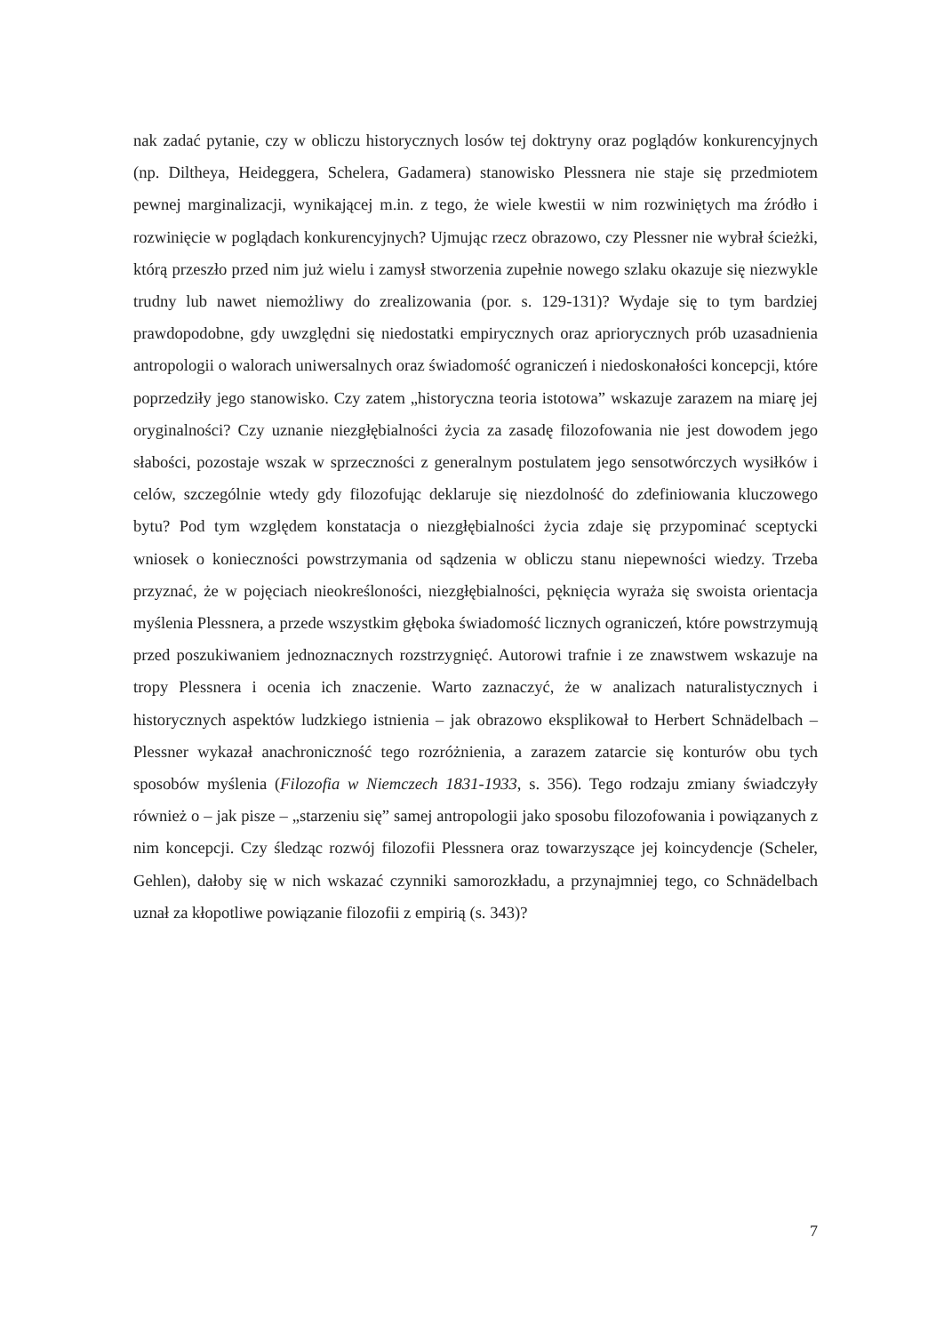nak zadać pytanie, czy w obliczu historycznych losów tej doktryny oraz poglądów konkurencyjnych (np. Diltheya, Heideggera, Schelera, Gadamera) stanowisko Plessnera nie staje się przedmiotem pewnej marginalizacji, wynikającej m.in. z tego, że wiele kwestii w nim rozwiniętych ma źródło i rozwinięcie w poglądach konkurencyjnych? Ujmując rzecz obrazowo, czy Plessner nie wybrał ścieżki, którą przeszło przed nim już wielu i zamysł stworzenia zupełnie nowego szlaku okazuje się niezwykle trudny lub nawet niemożliwy do zrealizowania (por. s. 129-131)? Wydaje się to tym bardziej prawdopodobne, gdy uwzględni się niedostatki empirycznych oraz apriorycznych prób uzasadnienia antropologii o walorach uniwersalnych oraz świadomość ograniczeń i niedoskonałości koncepcji, które poprzedziły jego stanowisko. Czy zatem „historyczna teoria istotowa” wskazuje zarazem na miarę jej oryginalności? Czy uznanie niezgłębialności życia za zasadę filozofowania nie jest dowodem jego słabości, pozostaje wszak w sprzeczności z generalnym postulatem jego sensotwórczych wysiłków i celów, szczególnie wtedy gdy filozofując deklaruje się niezdolność do zdefiniowania kluczowego bytu? Pod tym względem konstatacja o niezgłębialności życia zdaje się przypominać sceptycki wniosek o konieczności powstrzymania od sądzenia w obliczu stanu niepewności wiedzy. Trzeba przyznać, że w pojęciach nieokreśloności, niezgłębialności, pęknięcia wyraża się swoista orientacja myślenia Plessnera, a przede wszystkim głęboka świadomość licznych ograniczeń, które powstrzymują przed poszukiwaniem jednoznacznych rozstrzygnięć. Autorowi trafnie i ze znawstwem wskazuje na tropy Plessnera i ocenia ich znaczenie. Warto zaznaczyć, że w analizach naturalistycznych i historycznych aspektów ludzkiego istnienia – jak obrazowo eksplikował to Herbert Schnädelbach – Plessner wykazał anachroniczność tego rozróżnienia, a zarazem zatarcie się konturów obu tych sposobów myślenia (Filozofia w Niemczech 1831-1933, s. 356). Tego rodzaju zmiany świadczyły również o – jak pisze – „starzeniu się” samej antropologii jako sposobu filozofowania i powiązanych z nim koncepcji. Czy śledząc rozwój filozofii Plessnera oraz towarzyszące jej koincydencje (Scheler, Gehlen), dałoby się w nich wskazać czynniki samorozkładu, a przynajmniej tego, co Schnädelbach uznał za kłopotliwe powiązanie filozofii z empirią (s. 343)?
7